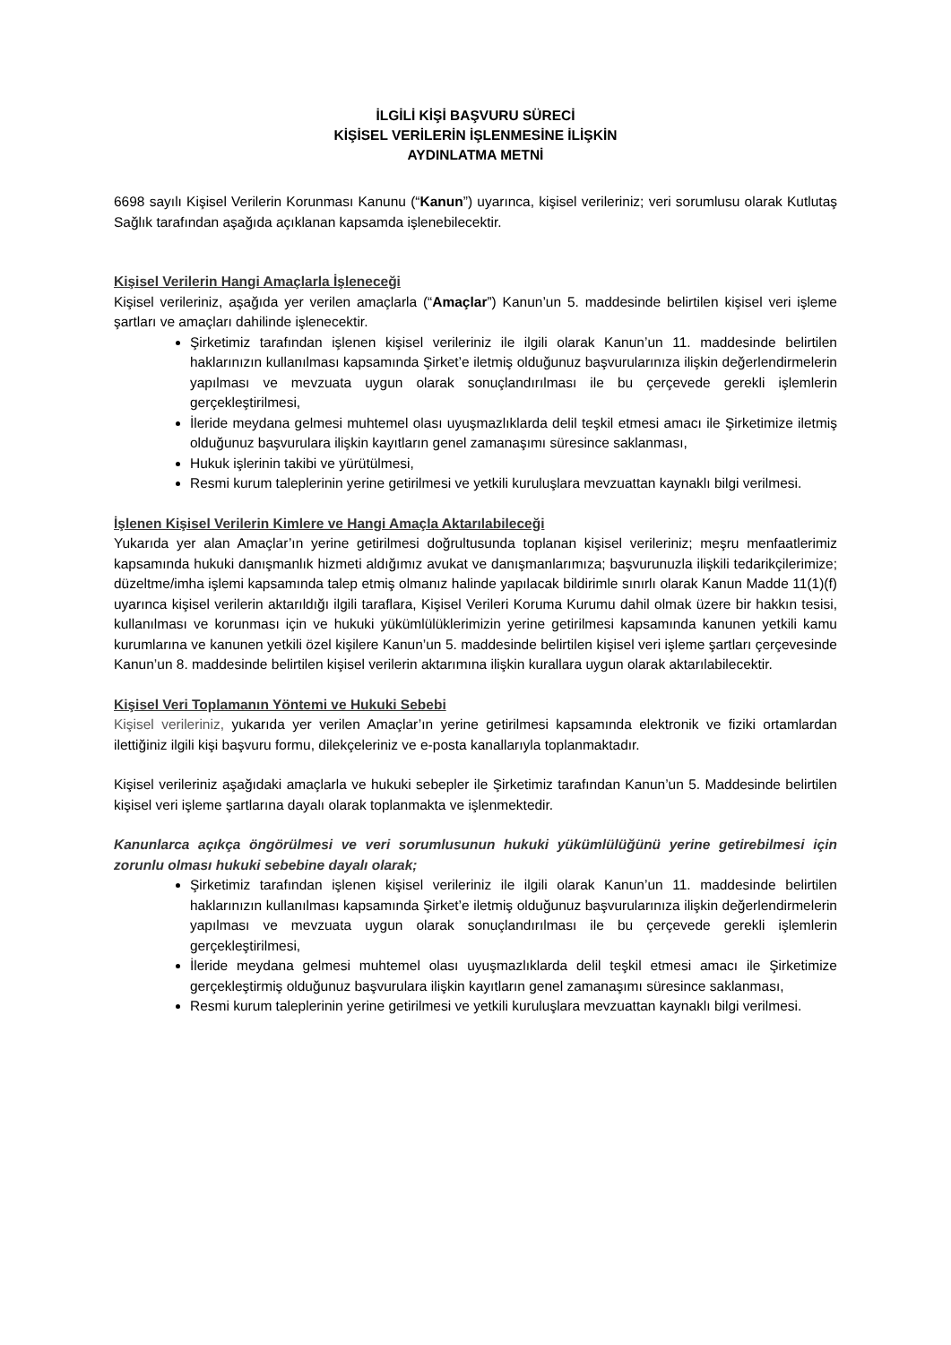İLGİLİ KİŞİ BAŞVURU SÜRECİ
KİŞİSEL VERİLERİN İŞLENMESİNE İLİŞKİN
AYDINLATMA METNİ
6698 sayılı Kişisel Verilerin Korunması Kanunu (“Kanun”) uyarınca, kişisel verileriniz; veri sorumlusu olarak Kutlutaş Sağlık tarafından aşağıda açıklanan kapsamda işlenebilecektir.
Kişisel Verilerin Hangi Amaçlarla İşleneceği
Kişisel verileriniz, aşağıda yer verilen amaçlarla (“Amaçlar”) Kanun’un 5. maddesinde belirtilen kişisel veri işleme şartları ve amaçları dahilinde işlenecektir.
Şirketimiz tarafından işlenen kişisel verileriniz ile ilgili olarak Kanun’un 11. maddesinde belirtilen haklarınızın kullanılması kapsamında Şirket’e iletmiş olduğunuz başvurularınıza ilişkin değerlendirmelerin yapılması ve mevzuata uygun olarak sonuçlandırılması ile bu çerçevede gerekli işlemlerin gerçekleştirilmesi,
İleride meydana gelmesi muhtemel olası uyuşmazlıklarda delil teşkil etmesi amacı ile Şirketimize iletmiş olduğunuz başvurulara ilişkin kayıtların genel zamanaşımı süresince saklanması,
Hukuk işlerinin takibi ve yürütülmesi,
Resmi kurum taleplerinin yerine getirilmesi ve yetkili kuruluşlara mevzuattan kaynaklı bilgi verilmesi.
İşlenen Kişisel Verilerin Kimlere ve Hangi Amaçla Aktarılabileceği
Yukarıda yer alan Amaçlar’ın yerine getirilmesi doğrultusunda toplanan kişisel verileriniz; meşru menfaatlerimiz kapsamında hukuki danışmanlık hizmeti aldığımız avukat ve danışmanlarımıza; başvurunuzla ilişkili tedarikçilerimize; düzeltme/imha işlemi kapsamında talep etmiş olmanız halinde yapılacak bildirimle sınırlı olarak Kanun Madde 11(1)(f) uyarınca kişisel verilerin aktarıldığı ilgili taraflara, Kişisel Verileri Koruma Kurumu dahil olmak üzere bir hakkın tesisi, kullanılması ve korunması için ve hukuki yükümlülüklerimizin yerine getirilmesi kapsamında kanunen yetkili kamu kurumlarına ve kanunen yetkili özel kişilere Kanun’un 5. maddesinde belirtilen kişisel veri işleme şartları çerçevesinde Kanun’un 8. maddesinde belirtilen kişisel verilerin aktarımına ilişkin kurallara uygun olarak aktarılabilecektir.
Kişisel Veri Toplamanın Yöntemi ve Hukuki Sebebi
Kişisel verileriniz, yukarıda yer verilen Amaçlar’ın yerine getirilmesi kapsamında elektronik ve fiziki ortamlardan ilettiğiniz ilgili kişi başvuru formu, dilekçeleriniz ve e-posta kanallarıyla toplanmaktadır.
Kişisel verileriniz aşağıdaki amaçlarla ve hukuki sebepler ile Şirketimiz tarafından Kanun’un 5. Maddesinde belirtilen kişisel veri işleme şartlarına dayalı olarak toplanmakta ve işlenmektedir.
Kanunlarca açıkça öngörülmesi ve veri sorumlusunun hukuki yükümlülüğünü yerine getirebilmesi için zorunlu olması hukuki sebebine dayalı olarak;
Şirketimiz tarafından işlenen kişisel verileriniz ile ilgili olarak Kanun’un 11. maddesinde belirtilen haklarınızın kullanılması kapsamında Şirket’e iletmiş olduğunuz başvurularınıza ilişkin değerlendirmelerin yapılması ve mevzuata uygun olarak sonuçlandırılması ile bu çerçevede gerekli işlemlerin gerçekleştirilmesi,
İleride meydana gelmesi muhtemel olası uyuşmazlıklarda delil teşkil etmesi amacı ile Şirketimize gerçekleştirmiş olduğunuz başvurulara ilişkin kayıtların genel zamanaşımı süresince saklanması,
Resmi kurum taleplerinin yerine getirilmesi ve yetkili kuruluşlara mevzuattan kaynaklı bilgi verilmesi.